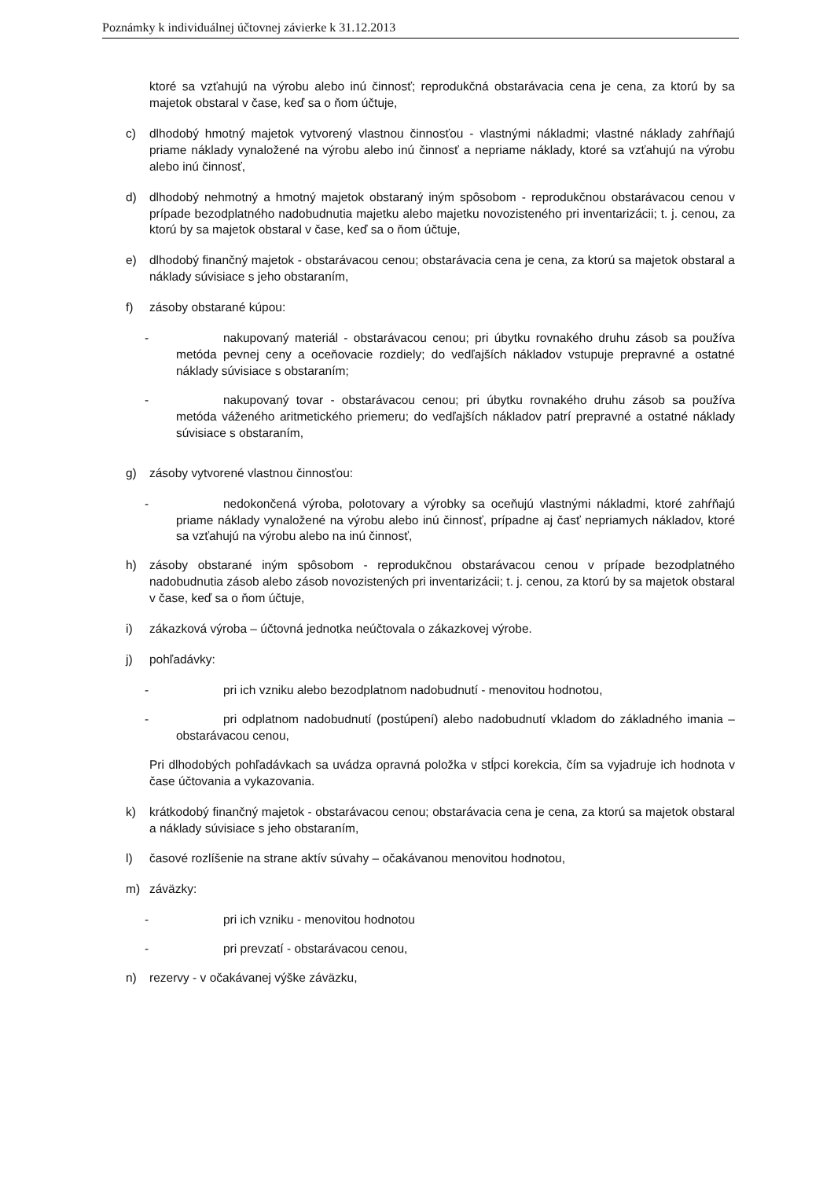Poznámky k individuálnej účtovnej závierke k 31.12.2013
ktoré sa vzťahujú na výrobu alebo inú činnosť; reprodukčná obstarávacia cena je cena, za ktorú by sa majetok obstaral v čase, keď sa o ňom účtuje,
c) dlhodobý hmotný majetok vytvorený vlastnou činnosťou - vlastnými nákladmi; vlastné náklady zahŕňajú priame náklady vynaložené na výrobu alebo inú činnosť a nepriame náklady, ktoré sa vzťahujú na výrobu alebo inú činnosť,
d) dlhodobý nehmotný a hmotný majetok obstaraný iným spôsobom - reprodukčnou obstarávacou cenou v prípade bezodplatného nadobudnutia majetku alebo majetku novozisteného pri inventarizácii; t. j. cenou, za ktorú by sa majetok obstaral v čase, keď sa o ňom účtuje,
e) dlhodobý finančný majetok - obstarávacou cenou; obstarávacia cena je cena, za ktorú sa majetok obstaral a náklady súvisiace s jeho obstaraním,
f) zásoby obstarané kúpou:
- nakupovaný materiál - obstarávacou cenou; pri úbytku rovnakého druhu zásob sa používa metóda pevnej ceny a oceňovacie rozdiely; do vedľajších nákladov vstupuje prepravné a ostatné náklady súvisiace s obstaraním;
- nakupovaný tovar - obstarávacou cenou; pri úbytku rovnakého druhu zásob sa používa metóda váženého aritmetického priemeru; do vedľajších nákladov patrí prepravné a ostatné náklady súvisiace s obstaraním,
g) zásoby vytvorené vlastnou činnosťou:
- nedokončená výroba, polotovary a výrobky sa oceňujú vlastnými nákladmi, ktoré zahŕňajú priame náklady vynaložené na výrobu alebo inú činnosť, prípadne aj časť nepriamych nákladov, ktoré sa vzťahujú na výrobu alebo na inú činnosť,
h) zásoby obstarané iným spôsobom - reprodukčnou obstarávacou cenou v prípade bezodplatného nadobudnutia zásob alebo zásob novozistených pri inventarizácii; t. j. cenou, za ktorú by sa majetok obstaral v čase, keď sa o ňom účtuje,
i) zákazková výroba – účtovná jednotka neúčtovala o zákazkovej výrobe.
j) pohľadávky:
- pri ich vzniku alebo bezodplatnom nadobudnutí - menovitou hodnotou,
- pri odplatnom nadobudnutí (postúpení) alebo nadobudnutí vkladom do základného imania – obstarávacou cenou,
Pri dlhodobých pohľadávkach sa uvádza opravná položka v stĺpci korekcia, čím sa vyjadruje ich hodnota v čase účtovania a vykazovania.
k) krátkodobý finančný majetok - obstarávacou cenou; obstarávacia cena je cena, za ktorú sa majetok obstaral a náklady súvisiace s jeho obstaraním,
l) časové rozlíšenie na strane aktív súvahy – očakávanou menovitou hodnotou,
m) záväzky:
- pri ich vzniku - menovitou hodnotou
- pri prevzatí - obstarávacou cenou,
n) rezervy - v očakávanej výške záväzku,